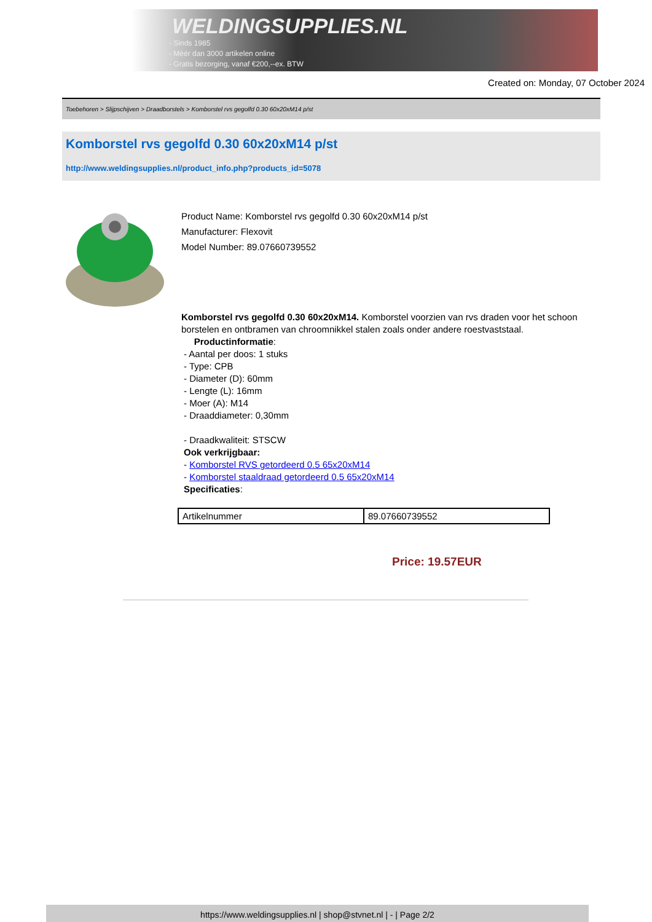WELDINGSUPPLIES.NL
- Sinds 1985
- Méér dan 3000 artikelen online
- Gratis bezorging, vanaf €200,--ex. BTW
Created on: Monday, 07 October 2024
Toebehoren > Slijpschijven > Draadborstels > Komborstel rvs gegolfd 0.30 60x20xM14 p/st
Komborstel rvs gegolfd 0.30 60x20xM14 p/st
http://www.weldingsupplies.nl/product_info.php?products_id=5078
Product Name: Komborstel rvs gegolfd 0.30 60x20xM14 p/st
Manufacturer: Flexovit
Model Number: 89.07660739552
Komborstel rvs gegolfd 0.30 60x20xM14. Komborstel voorzien van rvs draden voor het schoon borstelen en ontbramen van chroomnikkel stalen zoals onder andere roestvaststaal.
Productinformatie:
- Aantal per doos: 1 stuks
- Type: CPB
- Diameter (D): 60mm
- Lengte (L): 16mm
- Moer (A): M14
- Draaddiameter: 0,30mm
- Draadkwaliteit: STSCW
Ook verkrijgbaar:
- Komborstel RVS getordeerd 0.5 65x20xM14
- Komborstel staaldraad getordeerd 0.5 65x20xM14
Specificaties:
| Artikelnummer | 89.07660739552 |
Price: 19.57EUR
https://www.weldingsupplies.nl | shop@stvnet.nl | - | Page 2/2